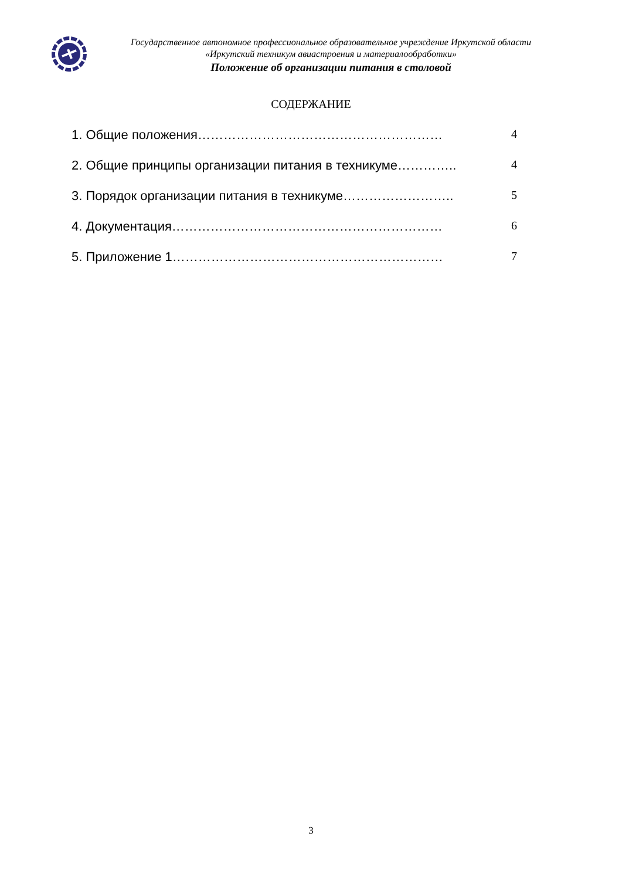Государственное автономное профессиональное образовательное учреждение Иркутской области
«Иркутский техникум авиастроения и материалообработки»
Положение об организации питания в столовой
СОДЕРЖАНИЕ
1. Общие положения………………………………………………… 4
2. Общие принципы организации питания в техникуме………….. 4
3. Порядок организации питания в техникуме…………………….. 5
4. Документация……………………………………………………… 6
5. Приложение 1……………………………………………………… 7
3